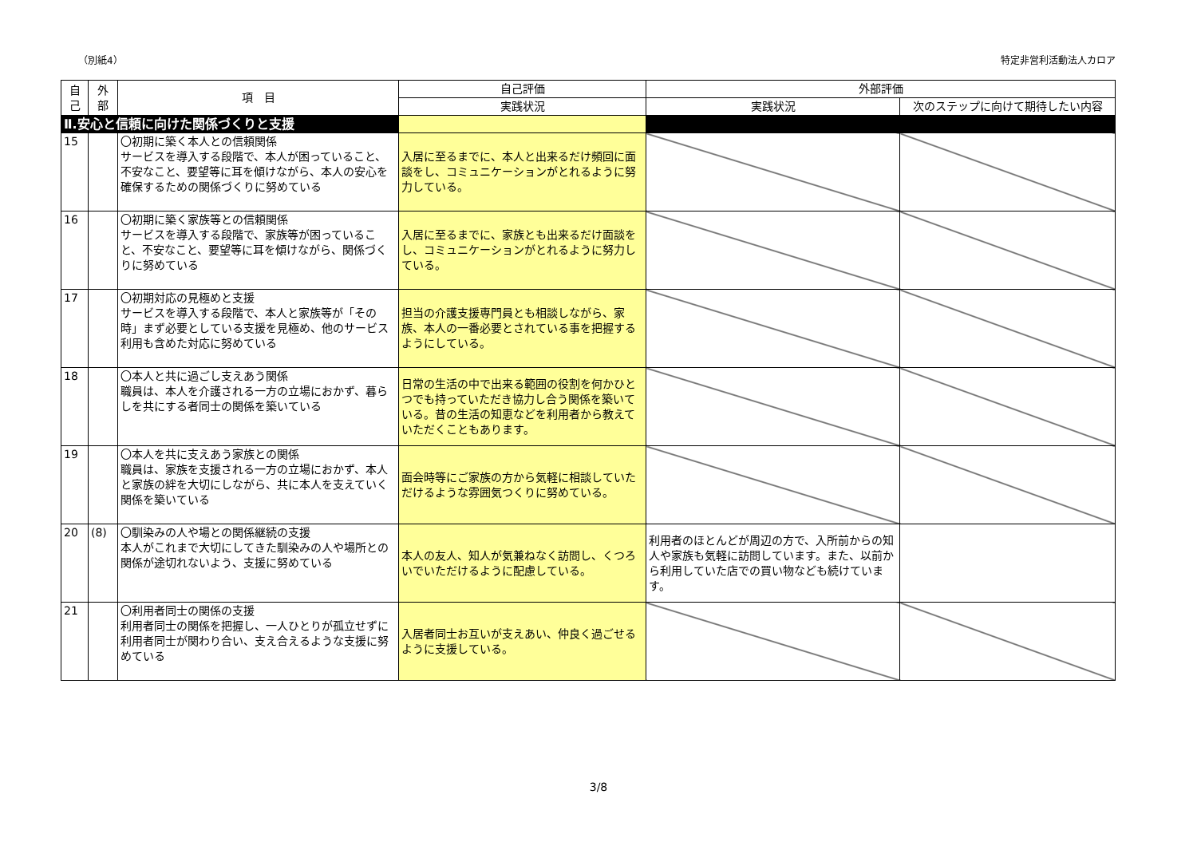（別紙4） 特定非営利活動法人カロア
| 自 己 | 外 部 | 項 目 | 自己評価 | 外部評価 | |
| --- | --- | --- | --- | --- | --- |
| | | | 実践状況 | 実践状況 | 次のステップに向けて期待したい内容 |
| Ⅱ.安心と信頼に向けた関係づくりと支援 | | | | | |
| 15 | | 〇初期に築く本人との信頼関係 サービスを導入する段階で、本人が困っていること、不安なこと、要望等に耳を傾けながら、本人の安心を確保するための関係づくりに努めている | 入居に至るまでに、本人と出来るだけ頻回に面談をし、コミュニケーションがとれるように努力している。 | | |
| 16 | | 〇初期に築く家族等との信頼関係 サービスを導入する段階で、家族等が困っていること、不安なこと、要望等に耳を傾けながら、関係づくりに努めている | 入居に至るまでに、家族とも出来るだけ面談をし、コミュニケーションがとれるように努力している。 | | |
| 17 | | 〇初期対応の見極めと支援 サービスを導入する段階で、本人と家族等が「その時」まず必要としている支援を見極め、他のサービス利用も含めた対応に努めている | 担当の介護支援専門員とも相談しながら、家族、本人の一番必要とされている事を把握するようにしている。 | | |
| 18 | | 〇本人と共に過ごし支えあう関係 職員は、本人を介護される一方の立場におかず、暮らしを共にする者同士の関係を築いている | 日常の生活の中で出来る範囲の役割を何かひとつでも持っていただき協力し合う関係を築いている。昔の生活の知恵などを利用者から教えていただくこともあります。 | | |
| 19 | | 〇本人を共に支えあう家族との関係 職員は、家族を支援される一方の立場におかず、本人と家族の絆を大切にしながら、共に本人を支えていく関係を築いている | 面会時等にご家族の方から気軽に相談していただけるような雰囲気つくりに努めている。 | | |
| 20 | (8) | 〇馴染みの人や場との関係継続の支援 本人がこれまで大切にしてきた馴染みの人や場所との関係が途切れないよう、支援に努めている | 本人の友人、知人が気兼ねなく訪問し、くつろいでいただけるように配慮している。 | 利用者のほとんどが周辺の方で、入所前からの知人や家族も気軽に訪問しています。また、以前から利用していた店での買い物なども続けています。 | |
| 21 | | 〇利用者同士の関係の支援 利用者同士の関係を把握し、一人ひとりが孤立せずに利用者同士が関わり合い、支え合えるような支援に努めている | 入居者同士お互いが支えあい、仲良く過ごせるように支援している。 | | |
3/8